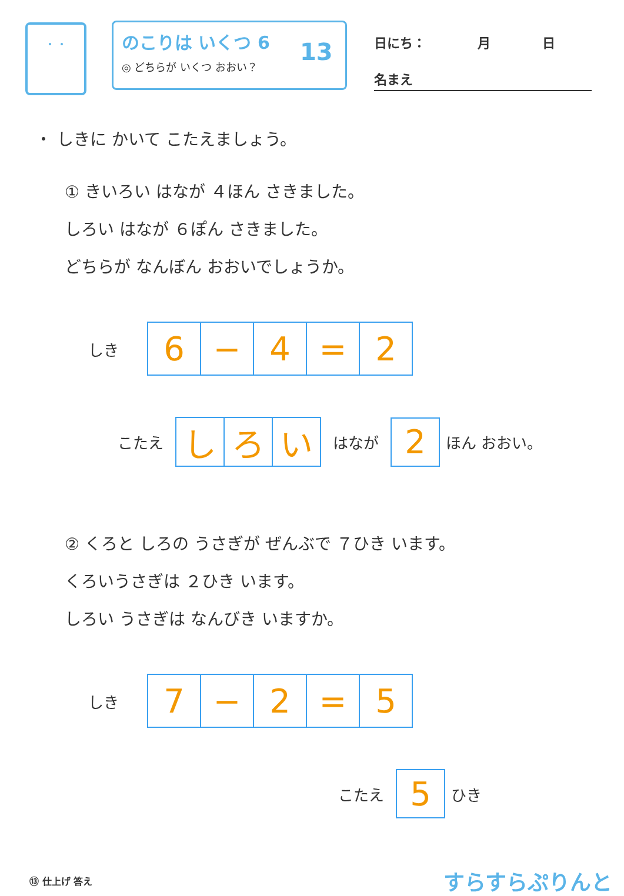のこりは いくつ 6
◎ どちらが いくつ おおい？
13
日にち：　　　　月　　　　日
名まえ
・ しきに かいて こたえましょう。
① きいろい はなが ４ほん さきました。
しろい はなが ６ぽん さきました。
どちらが なんぼん おおいでしょうか。
しき
| 6 | − | 4 | = | 2 |
こたえ
| し | ろ | い |
はなが
| 2 |
ほん おおい。
② くろと しろの うさぎが ぜんぶで ７ひき います。
くろいうさぎは ２ひき います。
しろい うさぎは なんびき いますか。
しき
| 7 | − | 2 | = | 5 |
こたえ
| 5 |
ひき
⑬ 仕上げ 答え すらすらぷりんと